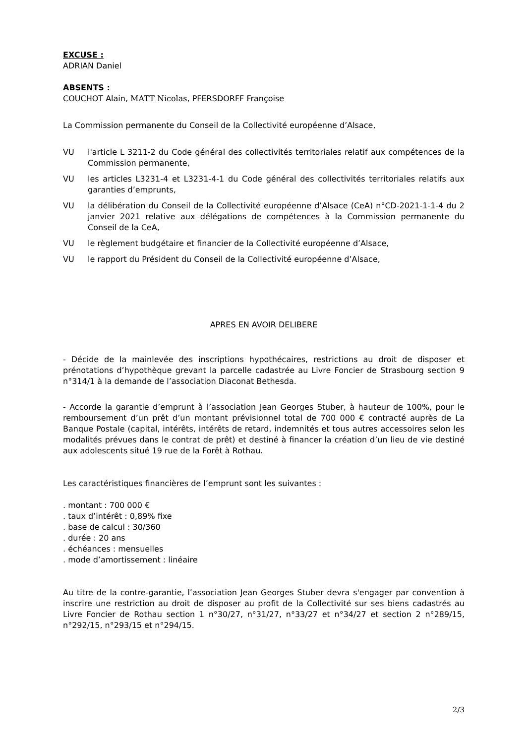EXCUSE :
ADRIAN Daniel
ABSENTS :
COUCHOT Alain, MATT Nicolas, PFERSDORFF Françoise
La Commission permanente du Conseil de la Collectivité européenne d’Alsace,
VU l'article L 3211-2 du Code général des collectivités territoriales relatif aux compétences de la Commission permanente,
VU les articles L3231-4 et L3231-4-1 du Code général des collectivités territoriales relatifs aux garanties d’emprunts,
VU la délibération du Conseil de la Collectivité européenne d’Alsace (CeA) n°CD-2021-1-1-4 du 2 janvier 2021 relative aux délégations de compétences à la Commission permanente du Conseil de la CeA,
VU le règlement budgétaire et financier de la Collectivité européenne d’Alsace,
VU le rapport du Président du Conseil de la Collectivité européenne d’Alsace,
APRES EN AVOIR DELIBERE
- Décide de la mainlevée des inscriptions hypothécaires, restrictions au droit de disposer et prénotations d’hypothèque grevant la parcelle cadastrée au Livre Foncier de Strasbourg section 9 n°314/1 à la demande de l’association Diaconat Bethesda.
- Accorde la garantie d’emprunt à l’association Jean Georges Stuber, à hauteur de 100%, pour le remboursement d’un prêt d’un montant prévisionnel total de 700 000 € contracté auprès de La Banque Postale (capital, intérêts, intérêts de retard, indemnités et tous autres accessoires selon les modalités prévues dans le contrat de prêt) et destiné à financer la création d’un lieu de vie destiné aux adolescents situé 19 rue de la Forêt à Rothau.
Les caractéristiques financières de l’emprunt sont les suivantes :
. montant : 700 000 €
. taux d’intérêt : 0,89% fixe
. base de calcul : 30/360
. durée : 20 ans
. échéances : mensuelles
. mode d’amortissement : linéaire
Au titre de la contre-garantie, l’association Jean Georges Stuber devra s'engager par convention à inscrire une restriction au droit de disposer au profit de la Collectivité sur ses biens cadastrés au Livre Foncier de Rothau section 1 n°30/27, n°31/27, n°33/27 et n°34/27 et section 2 n°289/15, n°292/15, n°293/15 et n°294/15.
2/3